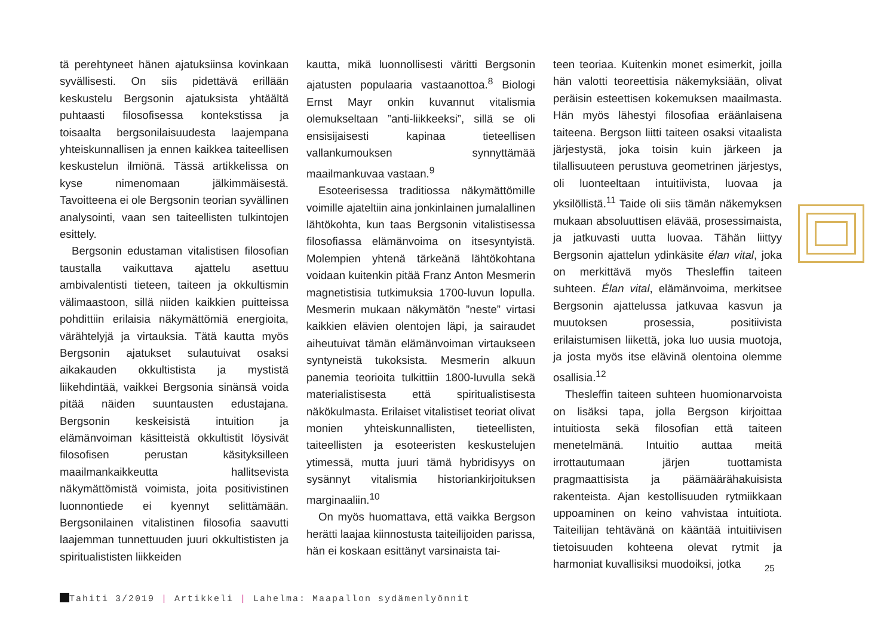tä perehtyneet hänen ajatuksiinsa kovinkaan syvällisesti. On siis pidettävä erillään keskustelu Bergsonin ajatuksista yhtäältä puhtaasti filosofisessa kontekstissa ja toisaalta bergsonilaisuudesta laajempana yhteiskunnallisen ja ennen kaikkea taiteellisen keskustelun ilmiönä. Tässä artikkelissa on kyse nimenomaan jälkimmäisestä. Tavoitteena ei ole Bergsonin teorian syvällinen analysointi, vaan sen taiteellisten tulkintojen esittely.
Bergsonin edustaman vitalistisen filosofian taustalla vaikuttava ajattelu asettuu ambivalentisti tieteen, taiteen ja okkultismin välimaastoon, sillä niiden kaikkien puitteissa pohdittiin erilaisia näkymättömiä energioita, värähtelyjä ja virtauksia. Tätä kautta myös Bergsonin ajatukset sulautuivat osaksi aikakauden okkultistista ja mystistä liikehdintää, vaikkei Bergsonia sinänsä voida pitää näiden suuntausten edustajana. Bergsonin keskeisistä intuition ja elämänvoiman käsitteistä okkultistit löysivät filosofisen perustan käsityksilleen maailmankaikkeutta hallitsevista näkymättömistä voimista, joita positivistinen luonnontiede ei kyennyt selittämään. Bergsonilainen vitalistinen filosofia saavutti laajemman tunnettuuden juuri okkultististen ja spiritualististen liikkeiden
kautta, mikä luonnollisesti väritti Bergsonin ajatusten populaaria vastaanottoa.<sup>8</sup> Biologi Ernst Mayr onkin kuvannut vitalismia olemukseltaan ”anti-liikkeeksi”, sillä se oli ensisijaisesti kapinaa tieteellisen vallankumouksen synnyttämää maailmankuvaa vastaan.<sup>9</sup>
Esoteerisessa traditiossa näkymättömille voimille ajateltiin aina jonkinlainen jumalallinen lähtökohta, kun taas Bergsonin vitalistisessa filosofiassa elämänvoima on itsesyntyistä. Molempien yhtenä tärkeänä lähtökohtana voidaan kuitenkin pitää Franz Anton Mesmerin magnetistisia tutkimuksia 1700-luvun lopulla. Mesmerin mukaan näkymätön ”neste” virtasi kaikkien elävien olentojen läpi, ja sairaudet aiheutuivat tämän elämänvoiman virtaukseen syntyneistä tukoksista. Mesmerin alkuun panemia teorioita tulkittiin 1800-luvulla sekä materialistisesta että spiritualistisesta näkökulmasta. Erilaiset vitalistiset teoriat olivat monien yhteiskunnallisten, tieteellisten, taiteellisten ja esoteeristen keskustelujen ytimessä, mutta juuri tämä hybridisyys on sysännyt vitalismia historiankirjoituksen marginaaliin.<sup>10</sup>
On myös huomattava, että vaikka Bergson herätti laajaa kiinnostusta taiteilijoiden parissa, hän ei koskaan esittänyt varsinaista tai-
teen teoriaa. Kuitenkin monet esimerkit, joilla hän valotti teoreettisia näkemyksiään, olivat peräisin esteettisen kokemuksen maailmasta. Hän myös lähestyi filosofiaa eräänlaisena taiteena. Bergson liitti taiteen osaksi vitaalista järjestystä, joka toisin kuin järkeen ja tilallisuuteen perustuva geometrinen järjestys, oli luonteeltaan intuitiivista, luovaa ja yksilöllistä.<sup>11</sup> Taide oli siis tämän näkemyksen mukaan absoluuttisen elävää, prosessimaista, ja jatkuvasti uutta luovaa. Tähän liittyy Bergsonin ajattelun ydinkäsite élan vital, joka on merkittävä myös Thesleffin taiteen suhteen. Élan vital, elämänvoima, merkitsee Bergsonin ajattelussa jatkuvaa kasvun ja muutoksen prosessia, positiivista erilaistumisen liikettä, joka luo uusia muotoja, ja josta myös itse elävinä olentoina olemme osallisia.<sup>12</sup>
Thesleffin taiteen suhteen huomionarvoista on lisäksi tapa, jolla Bergson kirjoittaa intuitiosta sekä filosofian että taiteen menetelmänä. Intuitio auttaa meitä irrottautumaan järjen tuottamista pragmaattisista ja päämäärähakuisista rakenteista. Ajan kestollisuuden rytmiikkaan uppoaminen on keino vahvistaa intuitiota. Taiteilijan tehtävänä on kääntää intuitiivisen tietoisuuden kohteena olevat rytmit ja harmoniat kuvallisiksi muodoiksi, jotka
25
Tahiti 3/2019 | Artikkeli | Lahelma: Maapallon sydämenlyönnit